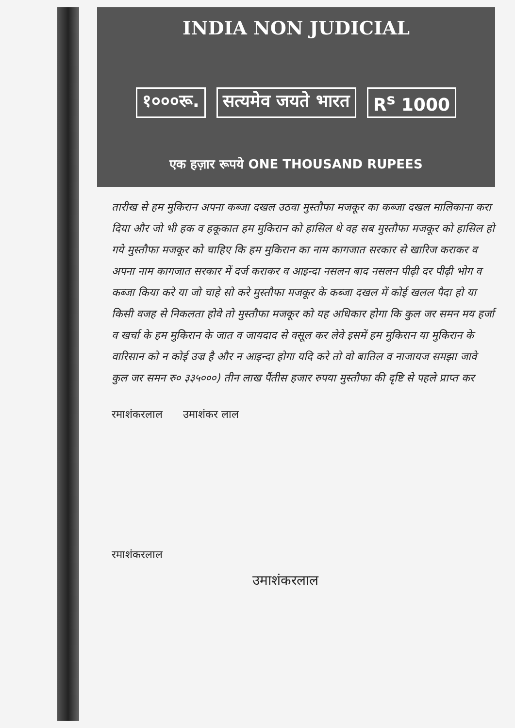INDIA NON JUDICIAL
१०००रू. सत्यमेव जयते भारत R<sup>s</sup> 1000
एक हज़ार रूपये ONE THOUSAND RUPEES
तारीख से हम मुकिरान अपना कब्जा दखल उठवा मुस्तौफा मजकूर का कब्जा दखल मालिकाना करा दिया और जो भी हक व हकूकात हम मुकिरान को हासिल थे वह सब मुस्तौफा मजकूर को हासिल हो गये मुस्तौफा मजकूर को चाहिए कि हम मुकिरान का नाम कागजात सरकार से खारिज कराकर व अपना नाम कागजात सरकार में दर्ज कराकर व आइन्दा नसलन बाद नसलन पीढ़ी दर पीढ़ी भोग व कब्जा किया करे या जो चाहे सो करे मुस्तौफा मजकूर के कब्जा दखल में कोई खलल पैदा हो या किसी वजह से निकलता होवे तो मुस्तौफा मजकूर को यह अधिकार होगा कि कुल जर समन मय हर्जा व खर्चा के हम मुकिरान के जात व जायदाद से वसूल कर लेवे इसमें हम मुकिरान या मुकिरान के वारिसान को न कोई उज्र है और न आइन्दा होगा यदि करे तो वो बातिल व नाजायज समझा जावे कुल जर समन रु० ३३५०००) तीन लाख पैंतीस हजार रुपया मुस्तौफा की दृष्टि से पहले प्राप्त कर
रमाशंकरलाल उमाशंकर लाल
रमाशंकरलाल
उमाशंकरलाल